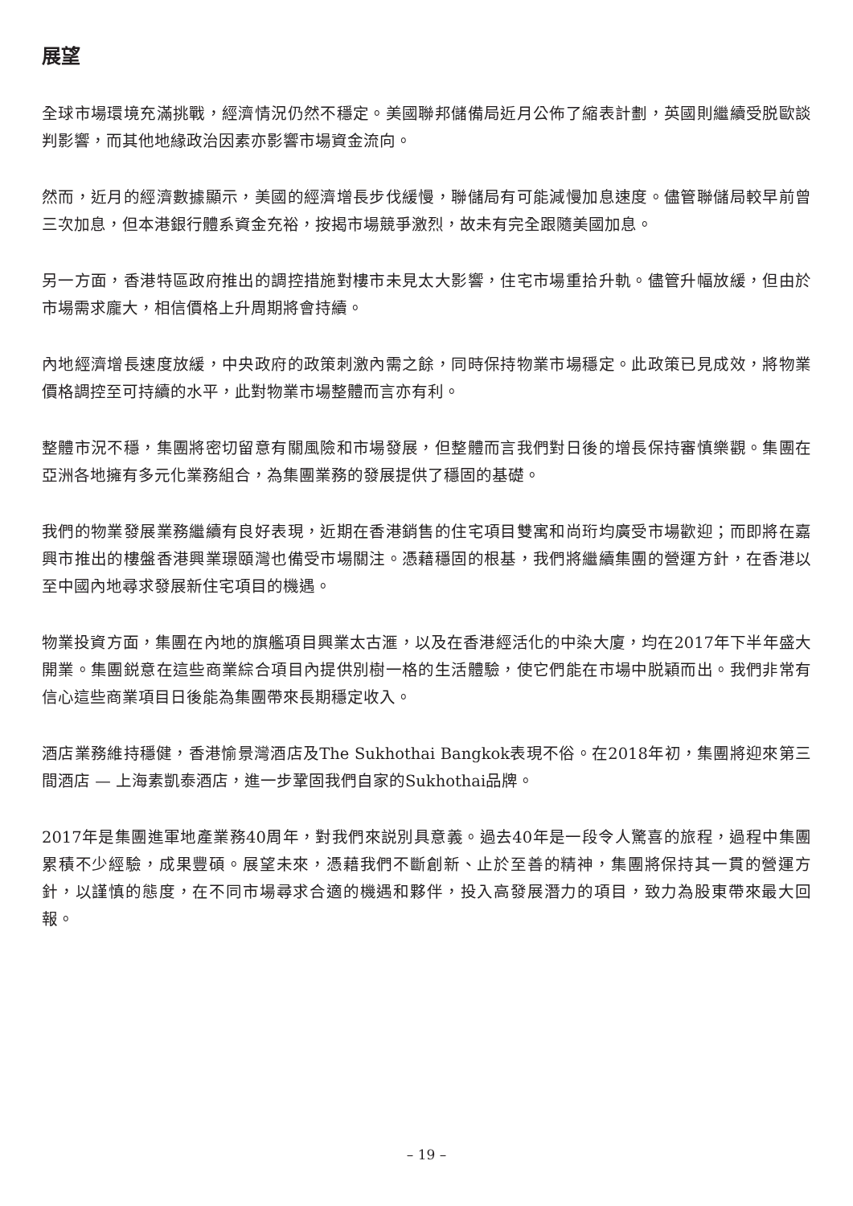展望
全球市場環境充滿挑戰，經濟情況仍然不穩定。美國聯邦儲備局近月公佈了縮表計劃，英國則繼續受脱歐談判影響，而其他地緣政治因素亦影響市場資金流向。
然而，近月的經濟數據顯示，美國的經濟增長步伐緩慢，聯儲局有可能減慢加息速度。儘管聯儲局較早前曾三次加息，但本港銀行體系資金充裕，按揭市場競爭激烈，故未有完全跟隨美國加息。
另一方面，香港特區政府推出的調控措施對樓市未見太大影響，住宅市場重拾升軌。儘管升幅放緩，但由於市場需求龐大，相信價格上升周期將會持續。
內地經濟增長速度放緩，中央政府的政策刺激內需之餘，同時保持物業市場穩定。此政策已見成效，將物業價格調控至可持續的水平，此對物業市場整體而言亦有利。
整體市況不穩，集團將密切留意有關風險和市場發展，但整體而言我們對日後的增長保持審慎樂觀。集團在亞洲各地擁有多元化業務組合，為集團業務的發展提供了穩固的基礎。
我們的物業發展業務繼續有良好表現，近期在香港銷售的住宅項目雙寓和尚珩均廣受市場歡迎；而即將在嘉興市推出的樓盤香港興業璟頤灣也備受市場關注。憑藉穩固的根基，我們將繼續集團的營運方針，在香港以至中國內地尋求發展新住宅項目的機遇。
物業投資方面，集團在內地的旗艦項目興業太古滙，以及在香港經活化的中染大廈，均在2017年下半年盛大開業。集團鋭意在這些商業綜合項目內提供別樹一格的生活體驗，使它們能在市場中脱穎而出。我們非常有信心這些商業項目日後能為集團帶來長期穩定收入。
酒店業務維持穩健，香港愉景灣酒店及The Sukhothai Bangkok表現不俗。在2018年初，集團將迎來第三間酒店 — 上海素凱泰酒店，進一步鞏固我們自家的Sukhothai品牌。
2017年是集團進軍地產業務40周年，對我們來説別具意義。過去40年是一段令人驚喜的旅程，過程中集團累積不少經驗，成果豐碩。展望未來，憑藉我們不斷創新、止於至善的精神，集團將保持其一貫的營運方針，以謹慎的態度，在不同市場尋求合適的機遇和夥伴，投入高發展潛力的項目，致力為股東帶來最大回報。
– 19 –